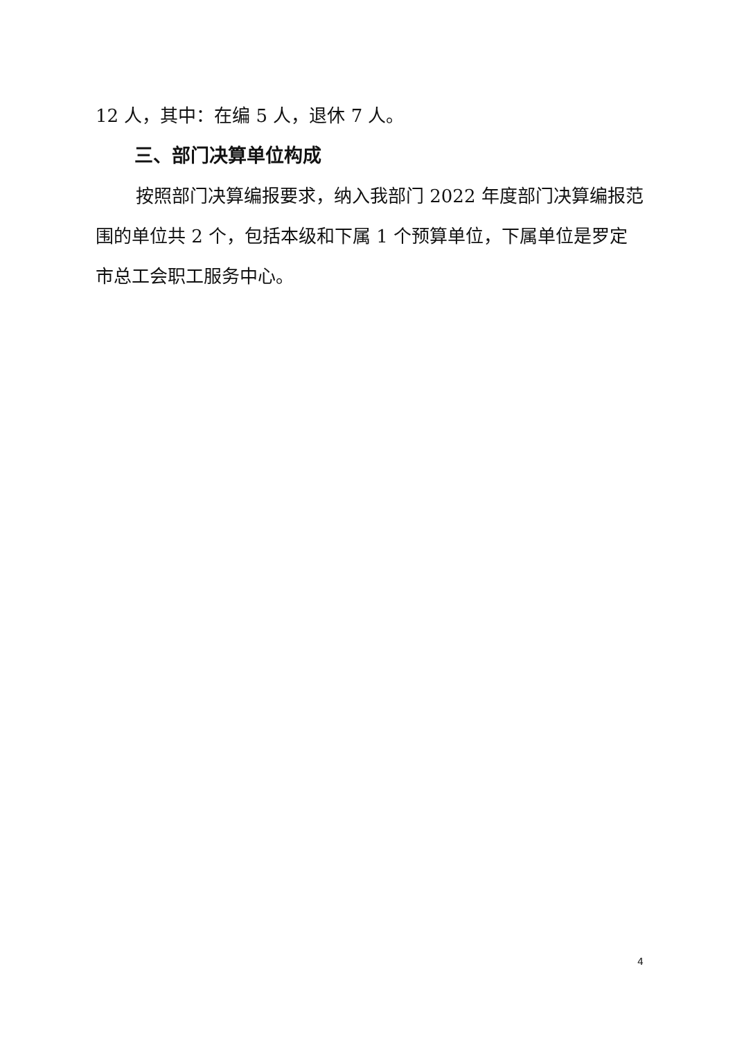12 人，其中：在编 5 人，退休 7 人。
三、部门决算单位构成
按照部门决算编报要求，纳入我部门 2022 年度部门决算编报范围的单位共 2 个，包括本级和下属 1 个预算单位，下属单位是罗定市总工会职工服务中心。
4